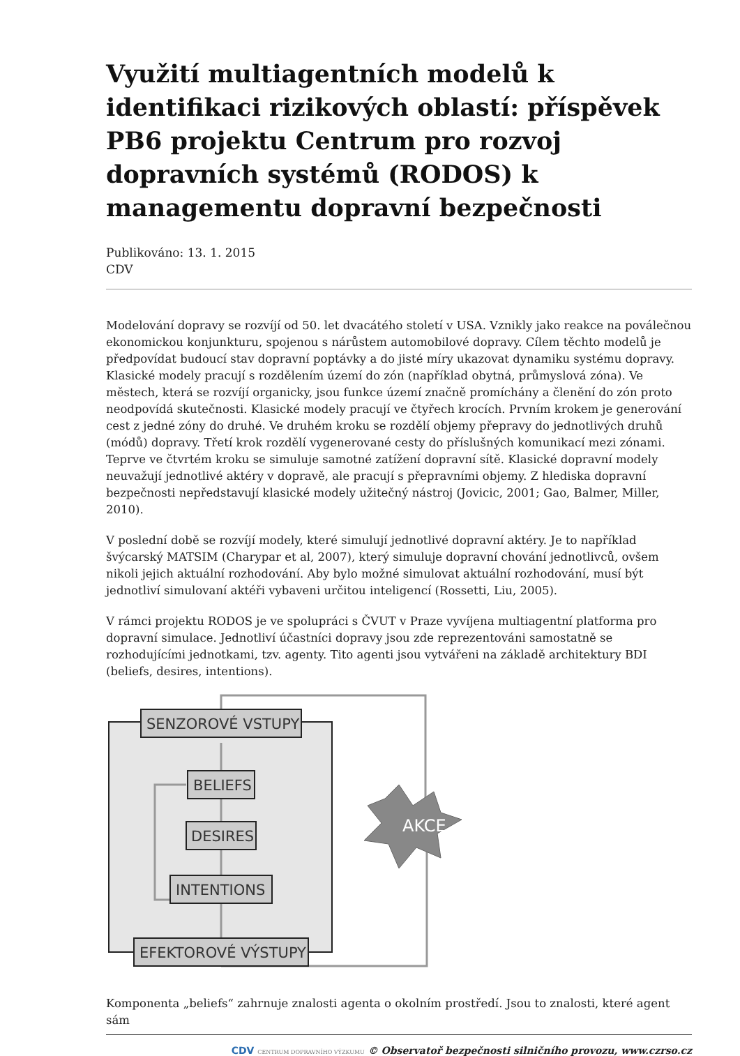Využití multiagentních modelů k identifikaci rizikových oblastí: příspěvek PB6 projektu Centrum pro rozvoj dopravních systémů (RODOS) k managementu dopravní bezpečnosti
Publikováno: 13. 1. 2015
CDV
Modelování dopravy se rozvíjí od 50. let dvacátého století v USA. Vznikly jako reakce na poválečnou ekonomickou konjunkturu, spojenou s nárůstem automobilové dopravy. Cílem těchto modelů je předpovídat budoucí stav dopravní poptávky a do jisté míry ukazovat dynamiku systému dopravy. Klasické modely pracují s rozdělením území do zón (například obytná, průmyslová zóna). Ve městech, která se rozvíjí organicky, jsou funkce území značně promíchány a členění do zón proto neodpovídá skutečnosti. Klasické modely pracují ve čtyřech krocích. Prvním krokem je generování cest z jedné zóny do druhé. Ve druhém kroku se rozdělí objemy přepravy do jednotlivých druhů (módů) dopravy. Třetí krok rozdělí vygenerované cesty do příslušných komunikací mezi zónami. Teprve ve čtvrtém kroku se simuluje samotné zatížení dopravní sítě. Klasické dopravní modely neuvažují jednotlivé aktéry v dopravě, ale pracují s přepravními objemy. Z hlediska dopravní bezpečnosti nepředstavují klasické modely užitečný nástroj (Jovicic, 2001; Gao, Balmer, Miller, 2010).
V poslední době se rozvíjí modely, které simulují jednotlivé dopravní aktéry. Je to například švýcarský MATSIM (Charypar et al, 2007), který simuluje dopravní chování jednotlivců, ovšem nikoli jejich aktuální rozhodování. Aby bylo možné simulovat aktuální rozhodování, musí být jednotliví simulovaní aktéři vybaveni určitou inteligencí (Rossetti, Liu, 2005).
V rámci projektu RODOS je ve spolupráci s ČVUT v Praze vyvíjena multiagentní platforma pro dopravní simulace. Jednotliví účastníci dopravy jsou zde reprezentováni samostatně se rozhodujícími jednotkami, tzv. agenty. Tito agenti jsou vytvářeni na základě architektury BDI (beliefs, desires, intentions).
AKCE
SENZOROVÉ VSTUPY
BELIEFS
DESIRES
INTENTIONS
EFEKTOROVÉ VÝSTUPY
Komponenta „beliefs“ zahrnuje znalosti agenta o okolním prostředí. Jsou to znalosti, které agent sám
CDV CENTRUM DOPRAVNÍHO VÝZKUMU © Observatoř bezpečnosti silničního provozu, www.czrso.cz